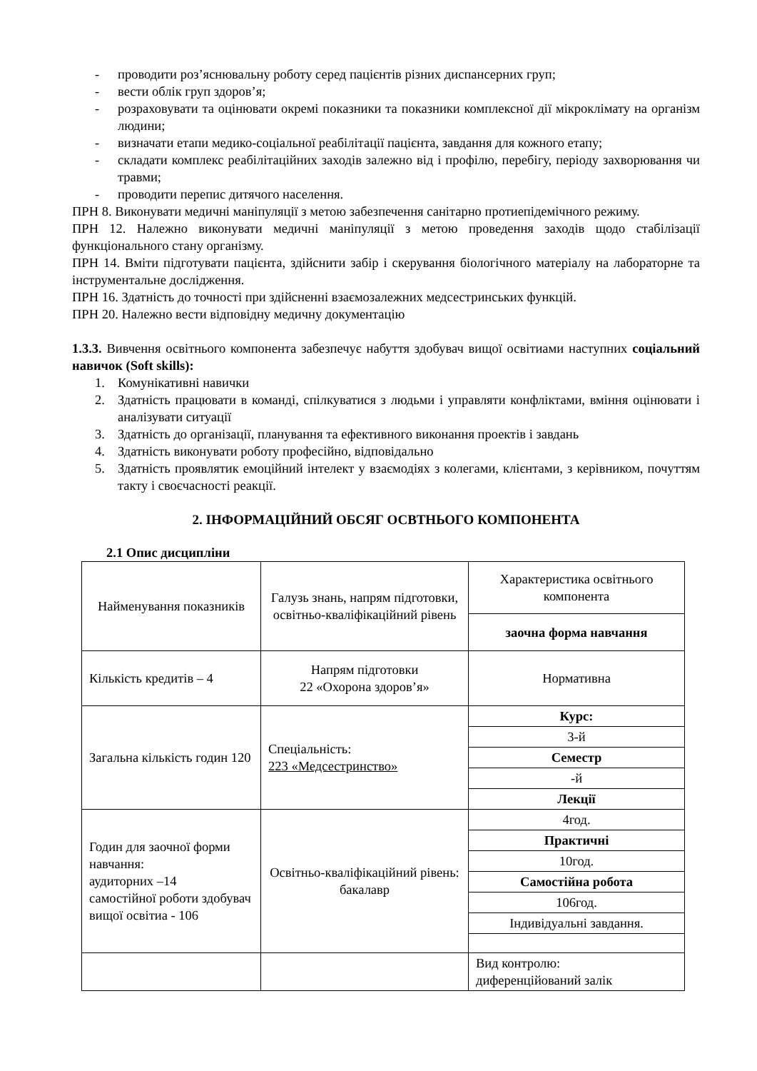- проводити роз’яснювальну роботу серед пацієнтів різних диспансерних груп;
- вести облік груп здоров’я;
- розраховувати та оцінювати окремі показники та показники комплексної дії мікроклімату на організм людини;
- визначати етапи медико-соціальної реабілітації пацієнта, завдання для кожного етапу;
- складати комплекс реабілітаційних заходів залежно від і профілю, перебігу, періоду захворювання чи травми;
- проводити перепис дитячого населення.
ПРН 8. Виконувати медичні маніпуляції з метою забезпечення санітарно протиепідемічного режиму.
ПРН 12. Належно виконувати медичні маніпуляції з метою проведення заходів щодо стабілізації функціонального стану організму.
ПРН 14. Вміти підготувати пацієнта, здійснити забір і скерування біологічного матеріалу на лабораторне та інструментальне дослідження.
ПРН 16. Здатність до точності при здійсненні взаємозалежних медсестринських функцій.
ПРН 20. Належно вести відповідну медичну документацію
1.3.3. Вивчення освітнього компонента забезпечує набуття здобувач вищої освітиами наступних соціальний навичок (Soft skills):
1. Комунікативні навички
2. Здатність працювати в команді, спілкуватися з людьми і управляти конфліктами, вміння оцінювати і аналізувати ситуації
3. Здатність до організації, планування та ефективного виконання проектів і завдань
4. Здатність виконувати роботу професійно, відповідально
5. Здатність проявлятик емоційний інтелект у взаємодіях з колегами, клієнтами, з керівником, почуттям такту і своєчасності реакції.
2. ІНФОРМАЦІЙНИЙ ОБСЯГ ОСВТНЬОГО КОМПОНЕНТА
2.1 Опис дисципліни
| Найменування показників | Галузь знань, напрям підготовки, освітньо-кваліфікаційний рівень | Характеристика освітнього компонента |
| | | заочна форма навчання |
| Кількість кредитів – 4 | Напрям підготовки 22 «Охорона здоров’я» | Нормативна |
| Загальна кількість годин 120 | Спеціальність: 223 «Медсестринство» | Курс: |
| | | 3-й |
| | | Семестр |
| | | -й |
| | | Лекції |
| Годин для заочної форми навчання: аудиторних –14 самостійної роботи здобувач вищої освітиа - 106 | Освітньо-кваліфікаційний рівень: бакалавр | 4год. |
| | | Практичні |
| | | 10год. |
| | | Самостійна робота |
| | | 106год. |
| | | Індивідуальні завдання. |
| | | Вид контролю: диференційований залік |